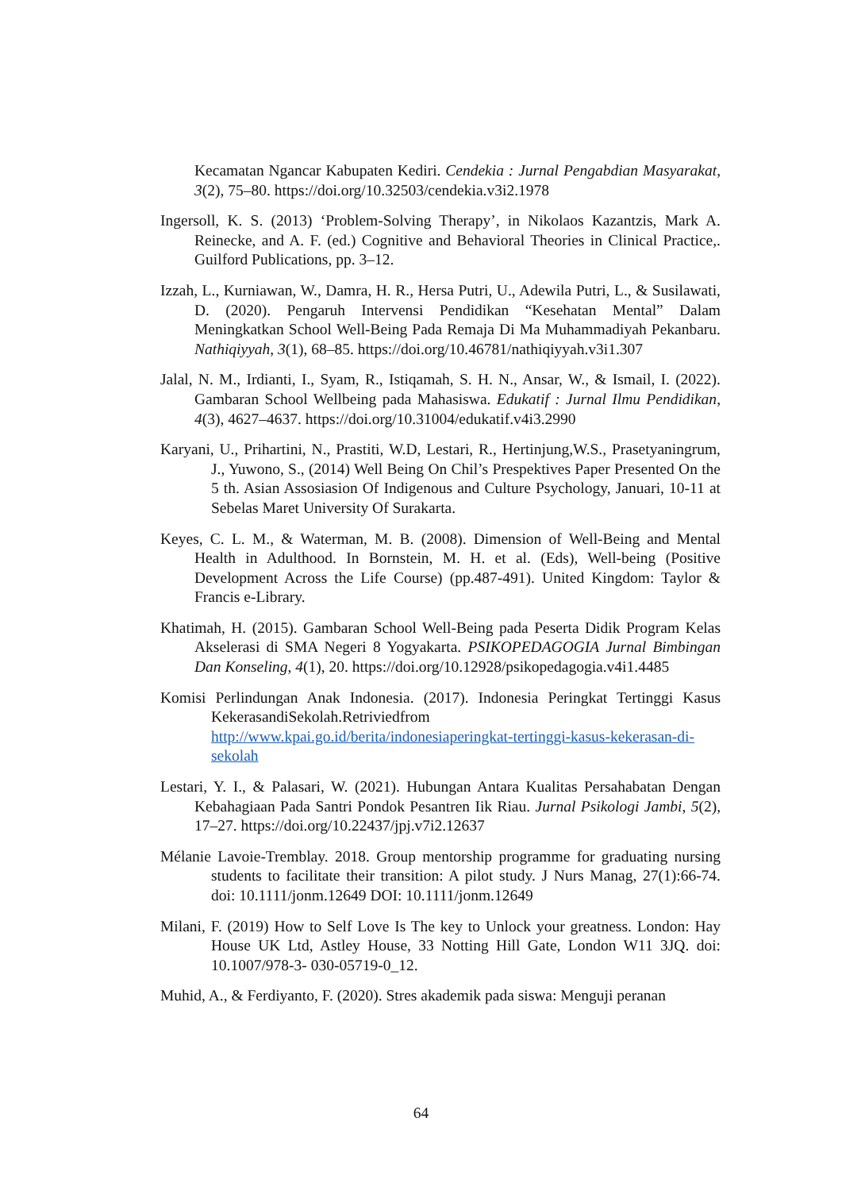Kecamatan Ngancar Kabupaten Kediri. Cendekia : Jurnal Pengabdian Masyarakat, 3(2), 75–80. https://doi.org/10.32503/cendekia.v3i2.1978
Ingersoll, K. S. (2013) ‘Problem-Solving Therapy’, in Nikolaos Kazantzis, Mark A. Reinecke, and A. F. (ed.) Cognitive and Behavioral Theories in Clinical Practice,. Guilford Publications, pp. 3–12.
Izzah, L., Kurniawan, W., Damra, H. R., Hersa Putri, U., Adewila Putri, L., & Susilawati, D. (2020). Pengaruh Intervensi Pendidikan “Kesehatan Mental” Dalam Meningkatkan School Well-Being Pada Remaja Di Ma Muhammadiyah Pekanbaru. Nathiqiyyah, 3(1), 68–85. https://doi.org/10.46781/nathiqiyyah.v3i1.307
Jalal, N. M., Irdianti, I., Syam, R., Istiqamah, S. H. N., Ansar, W., & Ismail, I. (2022). Gambaran School Wellbeing pada Mahasiswa. Edukatif : Jurnal Ilmu Pendidikan, 4(3), 4627–4637. https://doi.org/10.31004/edukatif.v4i3.2990
Karyani, U., Prihartini, N., Prastiti, W.D, Lestari, R., Hertinjung,W.S., Prasetyaningrum, J., Yuwono, S., (2014) Well Being On Chil’s Prespektives Paper Presented On the 5 th. Asian Assosiasion Of Indigenous and Culture Psychology, Januari, 10-11 at Sebelas Maret University Of Surakarta.
Keyes, C. L. M., & Waterman, M. B. (2008). Dimension of Well-Being and Mental Health in Adulthood. In Bornstein, M. H. et al. (Eds), Well-being (Positive Development Across the Life Course) (pp.487-491). United Kingdom: Taylor & Francis e-Library.
Khatimah, H. (2015). Gambaran School Well-Being pada Peserta Didik Program Kelas Akselerasi di SMA Negeri 8 Yogyakarta. PSIKOPEDAGOGIA Jurnal Bimbingan Dan Konseling, 4(1), 20. https://doi.org/10.12928/psikopedagogia.v4i1.4485
Komisi Perlindungan Anak Indonesia. (2017). Indonesia Peringkat Tertinggi Kasus KekerasandiSekolah.Retriviedfrom http://www.kpai.go.id/berita/indonesiaperingkat-tertinggi-kasus-kekerasan-di-sekolah
Lestari, Y. I., & Palasari, W. (2021). Hubungan Antara Kualitas Persahabatan Dengan Kebahagiaan Pada Santri Pondok Pesantren Iik Riau. Jurnal Psikologi Jambi, 5(2), 17–27. https://doi.org/10.22437/jpj.v7i2.12637
Mélanie Lavoie-Tremblay. 2018. Group mentorship programme for graduating nursing students to facilitate their transition: A pilot study. J Nurs Manag, 27(1):66-74. doi: 10.1111/jonm.12649 DOI: 10.1111/jonm.12649
Milani, F. (2019) How to Self Love Is The key to Unlock your greatness. London: Hay House UK Ltd, Astley House, 33 Notting Hill Gate, London W11 3JQ. doi: 10.1007/978-3- 030-05719-0_12.
Muhid, A., & Ferdiyanto, F. (2020). Stres akademik pada siswa: Menguji peranan
64